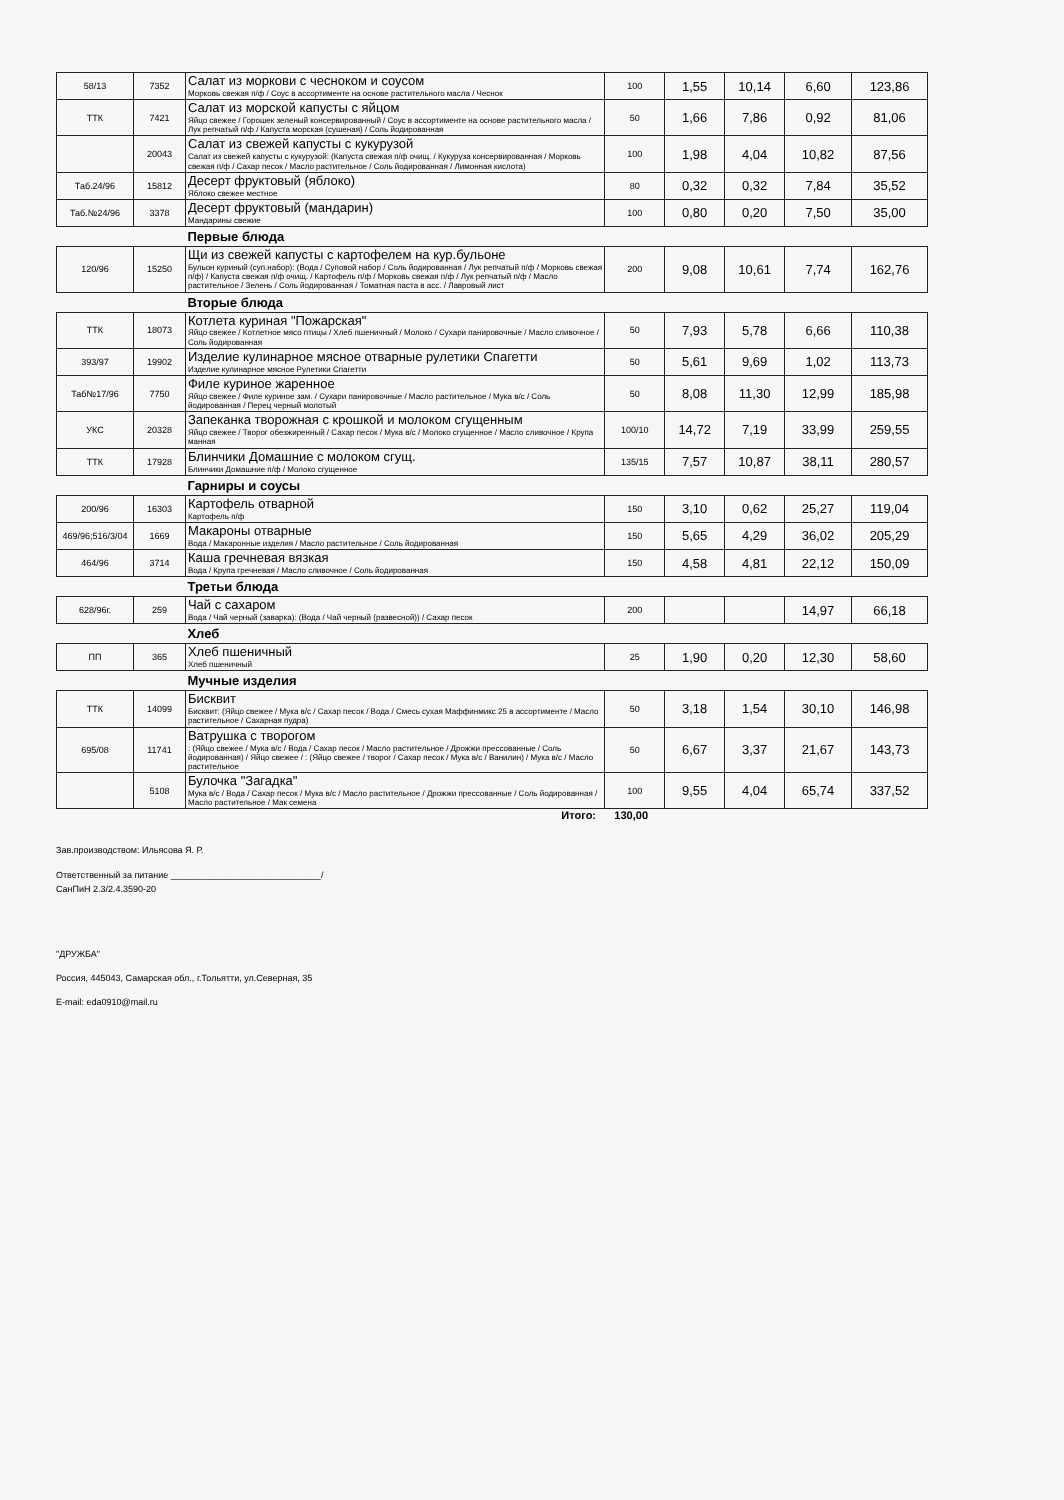| 58/13 | 7352 | Салат из моркови с чесноком и соусом Морковь свежая п/ф / Соус в ассортименте на основе растительного масла / Чеснок | 100 | 1,55 | 10,14 | 6,60 | 123,86 |
| ТТК | 7421 | Салат из морской капусты с яйцом Яйцо свежее / Горошек зеленый консервированный / Соус в ассортименте на основе растительного масла / Лук репчатый п/ф / Капуста морская (сушеная) / Соль йодированная | 50 | 1,66 | 7,86 | 0,92 | 81,06 |
| | 20043 | Салат из свежей капусты с кукурузой Салат из свежей капусты с кукурузой: (Капуста свежая п/ф очищ. / Кукуруза консервированная / Морковь свежая п/ф / Сахар песок / Масло растительное / Соль йодированная / Лимонная кислота) | 100 | 1,98 | 4,04 | 10,82 | 87,56 |
| Таб.24/96 | 15812 | Десерт фруктовый (яблоко) Яблоко свежее местное | 80 | 0,32 | 0,32 | 7,84 | 35,52 |
| Таб.№24/96 | 3378 | Десерт фруктовый (мандарин) Мандарины свежие | 100 | 0,80 | 0,20 | 7,50 | 35,00 |
| | | Первые блюда | | | | | |
| 120/96 | 15250 | Щи из свежей капусты с картофелем на кур.бульоне Бульон куриный (суп.набор): (Вода / Суповой набор / Соль йодированная / Лук репчатый п/ф / Морковь свежая п/ф) / Капуста свежая п/ф очищ. / Картофель п/ф / Морковь свежая п/ф / Лук репчатый п/ф / Масло растительное / Зелень / Соль йодированная / Томатная паста в асс. / Лавровый лист | 200 | 9,08 | 10,61 | 7,74 | 162,76 |
| | | Вторые блюда | | | | | |
| ТТК | 18073 | Котлета куриная "Пожарская" Яйцо свежее / Котлетное мясо птицы / Хлеб пшеничный / Молоко / Сухари панировочные / Масло сливочное / Соль йодированная | 50 | 7,93 | 5,78 | 6,66 | 110,38 |
| 393/97 | 19902 | Изделие кулинарное мясное отварные рулетики Спагетти Изделие кулинарное мясное Рулетики Спагетти | 50 | 5,61 | 9,69 | 1,02 | 113,73 |
| Таб№17/96 | 7750 | Филе куриное жаренное Яйцо свежее / Филе куриное зам. / Сухари панировочные / Масло растительное / Мука в/с / Соль йодированная / Перец черный молотый | 50 | 8,08 | 11,30 | 12,99 | 185,98 |
| УКС | 20328 | Запеканка творожная с крошкой и молоком сгущенным Яйцо свежее / Творог обезжиренный / Сахар песок / Мука в/с / Молоко сгущенное / Масло сливочное / Крупа манная | 100/10 | 14,72 | 7,19 | 33,99 | 259,55 |
| ТТК | 17928 | Блинчики Домашние с молоком сгущ. Блинчики Домашние п/ф / Молоко сгущенное | 135/15 | 7,57 | 10,87 | 38,11 | 280,57 |
| | | Гарниры и соусы | | | | | |
| 200/96 | 16303 | Картофель отварной Картофель п/ф | 150 | 3,10 | 0,62 | 25,27 | 119,04 |
| 469/96;516/3/04 | 1669 | Макароны отварные Вода / Макаронные изделия / Масло растительное / Соль йодированная | 150 | 5,65 | 4,29 | 36,02 | 205,29 |
| 464/96 | 3714 | Каша гречневая вязкая Вода / Крупа гречневая / Масло сливочное / Соль йодированная | 150 | 4,58 | 4,81 | 22,12 | 150,09 |
| | | Третьи блюда | | | | | |
| 628/96г. | 259 | Чай с сахаром Вода / Чай черный (заварка): (Вода / Чай черный (развесной)) / Сахар песок | 200 | | | 14,97 | 66,18 |
| | | Хлеб | | | | | |
| ПП | 365 | Хлеб пшеничный Хлеб пшеничный | 25 | 1,90 | 0,20 | 12,30 | 58,60 |
| | | Мучные изделия | | | | | |
| ТТК | 14099 | Бисквит Бисквит: (Яйцо свежее / Мука в/с / Сахар песок / Вода / Смесь сухая Маффинмикс 25 в ассортименте / Масло растительное / Сахарная пудра) | 50 | 3,18 | 1,54 | 30,10 | 146,98 |
| 695/08 | 11741 | Ватрушка с творогом : (Яйцо свежее / Мука в/с / Вода / Сахар песок / Масло растительное / Дрожжи прессованные / Соль йодированная) / Яйцо свежее / : (Яйцо свежее / творог / Сахар песок / Мука в/с / Ванилин) / Мука в/с / Масло растительное | 50 | 6,67 | 3,37 | 21,67 | 143,73 |
| | 5108 | Булочка "Загадка" Мука в/с / Вода / Сахар песок / Мука в/с / Масло растительное / Дрожжи прессованные / Соль йодированная / Масло растительное / Мак семена | 100 | 9,55 | 4,04 | 65,74 | 337,52 |
Итого: 130,00
Зав.производством: Ильясова Я. Р.
Ответственный за питание ______________________________/
СанПиН 2.3/2.4.3590-20
"ДРУЖБА"
Россия, 445043, Самарская обл., г.Тольятти, ул.Северная, 35
E-mail: eda0910@mail.ru